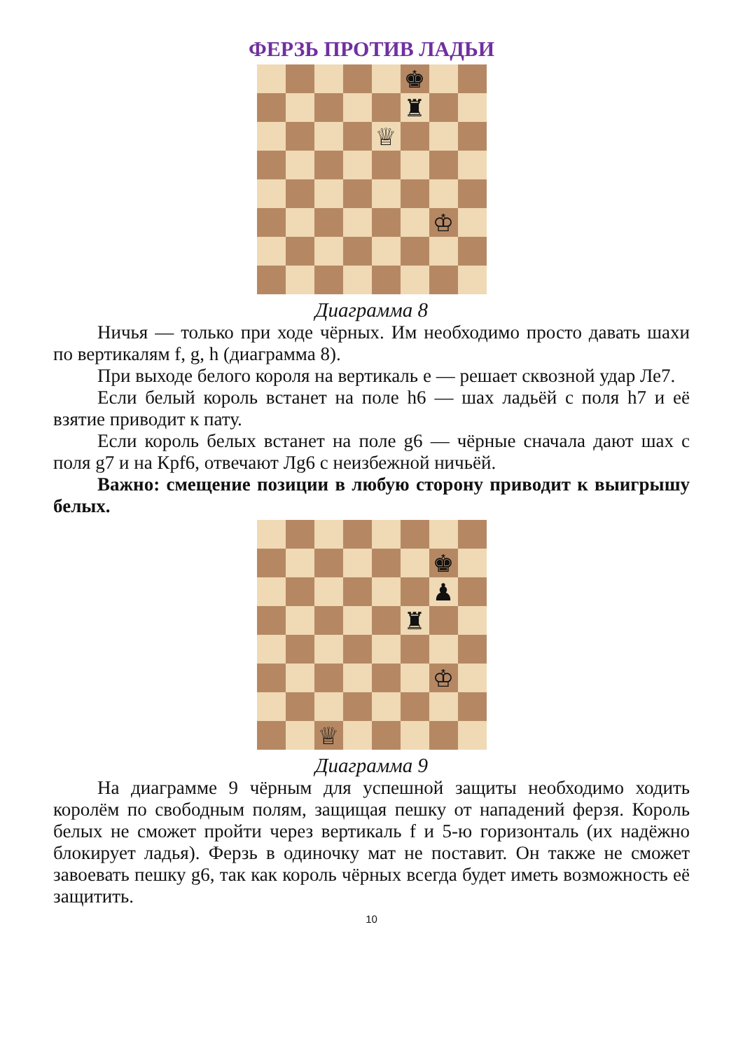ФЕРЗЬ ПРОТИВ ЛАДЬИ
♚
♜
♕
♔
Диаграмма 8
Ничья — только при ходе чёрных. Им необходимо просто давать шахи по вертикалям f, g, h (диаграмма 8).
При выходе белого короля на вертикаль е — решает сквозной удар Ле7.
Если белый король встанет на поле h6 — шах ладьёй с поля h7 и её взятие приводит к пату.
Если король белых встанет на поле g6 — чёрные сначала дают шах с поля g7 и на Крf6, отвечают Лg6 с неизбежной ничьёй.
Важно: смещение позиции в любую сторону приводит к выигрышу белых.
♚
♟
♜
♔
♕
Диаграмма 9
На диаграмме 9 чёрным для успешной защиты необходимо ходить королём по свободным полям, защищая пешку от нападений ферзя. Король белых не сможет пройти через вертикаль f и 5-ю горизонталь (их надёжно блокирует ладья). Ферзь в одиночку мат не поставит. Он также не сможет завоевать пешку g6, так как король чёрных всегда будет иметь возможность её защитить.
10